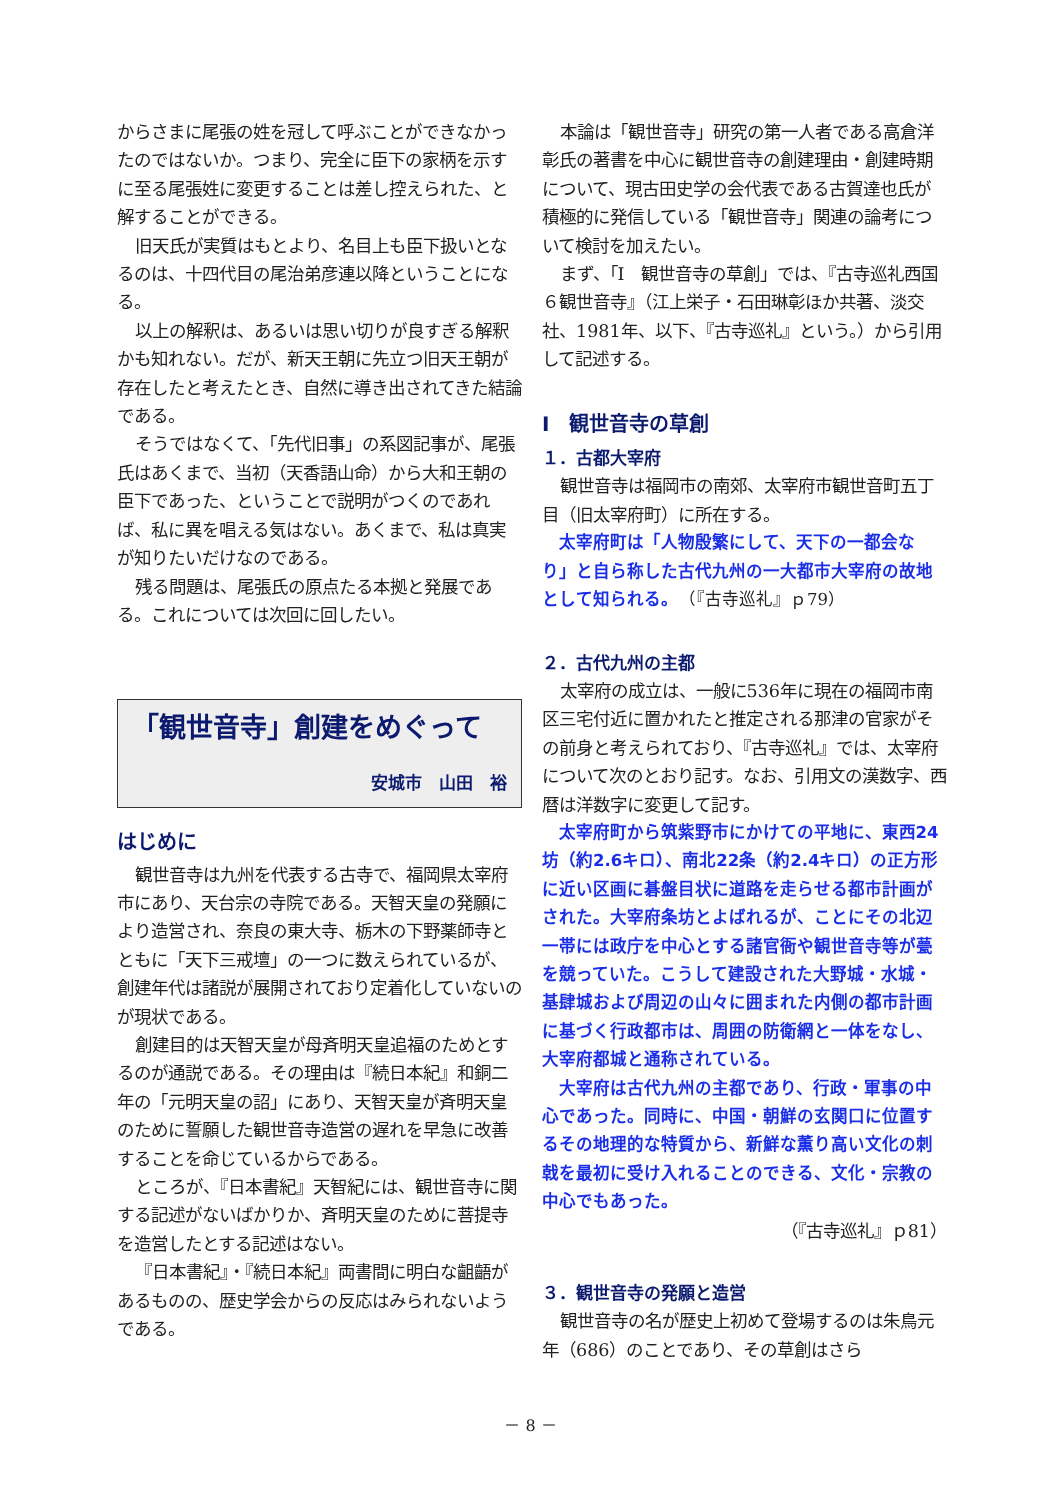からさまに尾張の姓を冠して呼ぶことができなかったのではないか。つまり、完全に臣下の家柄を示すに至る尾張姓に変更することは差し控えられた、と解することができる。
旧天氏が実質はもとより、名目上も臣下扱いとなるのは、十四代目の尾治弟彦連以降ということになる。
以上の解釈は、あるいは思い切りが良すぎる解釈かも知れない。だが、新天王朝に先立つ旧天王朝が存在したと考えたとき、自然に導き出されてきた結論である。
そうではなくて、「先代旧事」の系図記事が、尾張氏はあくまで、当初（天香語山命）から大和王朝の臣下であった、ということで説明がつくのであれば、私に異を唱える気はない。あくまで、私は真実が知りたいだけなのである。
残る問題は、尾張氏の原点たる本拠と発展である。これについては次回に回したい。
「観世音寺」創建をめぐって
安城市　山田　裕
はじめに
観世音寺は九州を代表する古寺で、福岡県太宰府市にあり、天台宗の寺院である。天智天皇の発願により造営され、奈良の東大寺、栃木の下野薬師寺とともに「天下三戒壇」の一つに数えられているが、創建年代は諸説が展開されており定着化していないのが現状である。
創建目的は天智天皇が母斉明天皇追福のためとするのが通説である。その理由は『続日本紀』和銅二年の「元明天皇の詔」にあり、天智天皇が斉明天皇のために誓願した観世音寺造営の遅れを早急に改善することを命じているからである。
ところが、『日本書紀』天智紀には、観世音寺に関する記述がないばかりか、斉明天皇のために菩提寺を造営したとする記述はない。
『日本書紀』・『続日本紀』両書間に明白な齟齬があるものの、歴史学会からの反応はみられないようである。
本論は「観世音寺」研究の第一人者である高倉洋彰氏の著書を中心に観世音寺の創建理由・創建時期について、現古田史学の会代表である古賀達也氏が積極的に発信している「観世音寺」関連の論考について検討を加えたい。
まず、「Ⅰ　観世音寺の草創」では、『古寺巡礼西国６観世音寺』（江上栄子・石田琳彰ほか共著、淡交社、1981年、以下、『古寺巡礼』という。）から引用して記述する。
Ⅰ　観世音寺の草創
１．古都大宰府
観世音寺は福岡市の南郊、太宰府市観世音町五丁目（旧太宰府町）に所在する。
太宰府町は「人物殷繁にして、天下の一都会なり」と自ら称した古代九州の一大都市大宰府の故地として知られる。　（『古寺巡礼』ｐ79）
２．古代九州の主都
太宰府の成立は、一般に536年に現在の福岡市南区三宅付近に置かれたと推定される那津の官家がその前身と考えられており、『古寺巡礼』では、太宰府について次のとおり記す。なお、引用文の漢数字、西暦は洋数字に変更して記す。
太宰府町から筑紫野市にかけての平地に、東西24坊（約2.6キロ）、南北22条（約2.4キロ）の正方形に近い区画に碁盤目状に道路を走らせる都市計画がされた。大宰府条坊とよばれるが、ことにその北辺一帯には政庁を中心とする諸官衙や観世音寺等が甍を競っていた。こうして建設された大野城・水城・基肆城および周辺の山々に囲まれた内側の都市計画に基づく行政都市は、周囲の防衛網と一体をなし、大宰府都城と通称されている。
大宰府は古代九州の主都であり、行政・軍事の中心であった。同時に、中国・朝鮮の玄関口に位置するその地理的な特質から、新鮮な薫り高い文化の刺戟を最初に受け入れることのできる、文化・宗教の中心でもあった。
（『古寺巡礼』ｐ81）
３．観世音寺の発願と造営
観世音寺の名が歴史上初めて登場するのは朱鳥元年（686）のことであり、その草創はさら
－ 8 －